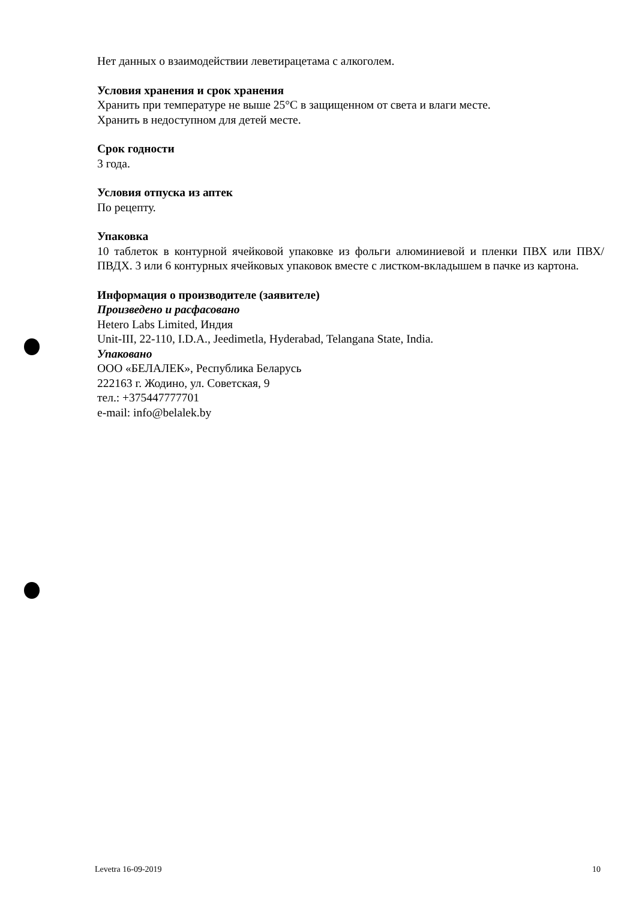Нет данных о взаимодействии леветирацетама с алкоголем.
Условия хранения и срок хранения
Хранить при температуре не выше 25°С в защищенном от света и влаги месте.
Хранить в недоступном для детей месте.
Срок годности
3 года.
Условия отпуска из аптек
По рецепту.
Упаковка
10 таблеток в контурной ячейковой упаковке из фольги алюминиевой и пленки ПВХ или ПВХ/ПВДХ. 3 или 6 контурных ячейковых упаковок вместе с листком-вкладышем в пачке из картона.
Информация о производителе (заявителе)
Произведено и расфасовано
Hetero Labs Limited, Индия
Unit-III, 22-110, I.D.A., Jeedimetla, Hyderabad, Telangana State, India.
Упаковано
ООО «БЕЛАЛЕК», Республика Беларусь
222163 г. Жодино, ул. Советская, 9
тел.: +375447777701
e-mail: info@belalek.by
Levetra 16-09-2019 10